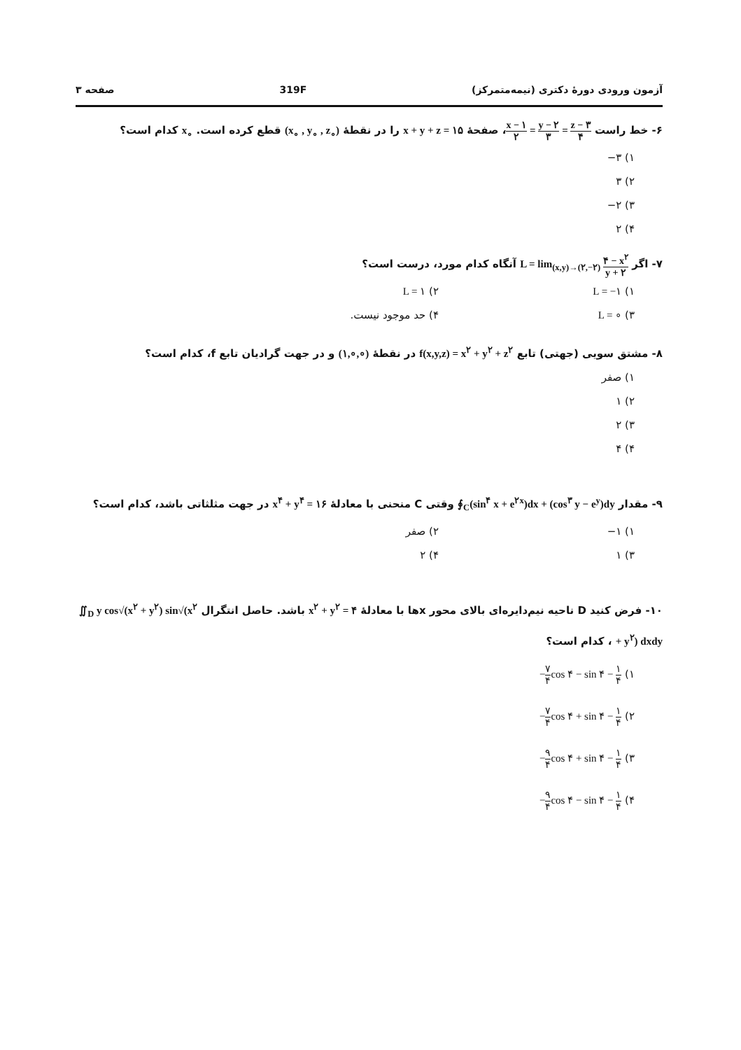آزمون ورودی دورهٔ دکتری (نیمه‌متمرکز) 319F صفحه ۳
۶- خط راست x − ۱ ۲ = y − ۲ ۳ = z − ۳ ۴، صفحهٔ x + y + z = ۱۵ را در نقطهٔ (x<sub>∘</sub> , y<sub>∘</sub> , z<sub>∘</sub>) قطع کرده است. x<sub>∘</sub> کدام است؟
۱) ۳−
۲) ۳
۳) ۲−
۴) ۲
۷- اگر L = lim<sub>(x,y)→(۲,−۲)</sub> ۴ − x<sup>۲</sup> y + ۲ آنگاه کدام مورد، درست است؟
۱) L = −۱ ۲) L = ۱ ۳) L = ∘ ۴) حد موجود نیست.
۸- مشتق سویی (جهتی) تابع f(x,y,z) = x<sup>۲</sup> + y<sup>۲</sup> + z<sup>۲</sup> در نقطهٔ (۱,∘,∘) و در جهت گرادیان تابع f، کدام است؟
۱) صفر
۲) ۱
۳) ۲
۴) ۴
۹- مقدار ∮<sub>C</sub>(sin<sup>۴</sup> x + e<sup>۲x</sup>)dx + (cos<sup>۳</sup> y − e<sup>y</sup>)dy وقتی C منحنی با معادلهٔ x<sup>۴</sup> + y<sup>۴</sup> = ۱۶ در جهت مثلثاتی باشد، کدام است؟
۱) ۱− ۲) صفر ۳) ۱ ۴) ۲
۱۰- فرض کنید D ناحیه نیم‌دایره‌ای بالای محور xها با معادلهٔ x<sup>۲</sup> + y<sup>۲</sup> = ۴ باشد. حاصل انتگرال ∬<sub>D</sub> y cos√(x<sup>۲</sup> + y<sup>۲</sup>) sin√(x<sup>۲</sup> + y<sup>۲</sup>) dxdy ، کدام است؟
۱) −۷ ۴cos ۴ − sin ۴ − ۱ ۴
۲) −۷ ۴cos ۴ + sin ۴ − ۱ ۴
۳) −۹ ۴cos ۴ + sin ۴ − ۱ ۴
۴) −۹ ۴cos ۴ − sin ۴ − ۱ ۴